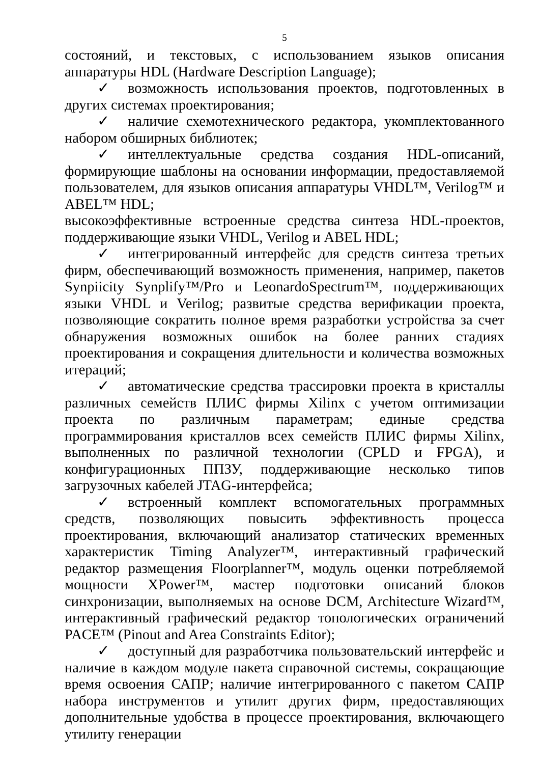5
состояний, и текстовых, с использованием языков описания аппаратуры HDL (Hardware Description Language);
✓ возможность использования проектов, подготовленных в других системах проектирования;
✓ наличие схемотехнического редактора, укомплектованного набором обширных библиотек;
✓ интеллектуальные средства создания HDL-описаний, формирующие шаблоны на основании информации, предоставляемой пользователем, для языков описания аппаратуры VHDL™, Verilog™ и ABEL™ HDL;
высокоэффективные встроенные средства синтеза HDL-проектов, поддерживающие языки VHDL, Verilog и ABEL HDL;
✓ интегрированный интерфейс для средств синтеза третьих фирм, обеспечивающий возможность применения, например, пакетов Synpiicity Synplify™/Pro и LeonardoSpectrum™, поддерживающих языки VHDL и Verilog; развитые средства верификации проекта, позволяющие сократить полное время разработки устройства за счет обнаружения возможных ошибок на более ранних стадиях проектирования и сокращения длительности и количества возможных итераций;
✓ автоматические средства трассировки проекта в кристаллы различных семейств ПЛИС фирмы Xilinx с учетом оптимизации проекта по различным параметрам; единые средства программирования кристаллов всех семейств ПЛИС фирмы Xilinx, выполненных по различной технологии (CPLD и FPGA), и конфигурационных ППЗУ, поддерживающие несколько типов загрузочных кабелей JTAG-интерфейса;
✓ встроенный комплект вспомогательных программных средств, позволяющих повысить эффективность процесса проектирования, включающий анализатор статических временных характеристик Timing Analyzer™, интерактивный графический редактор размещения Floorplanner™, модуль оценки потребляемой мощности XPower™, мастер подготовки описаний блоков синхронизации, выполняемых на основе DCM, Architecture Wizard™, интерактивный графический редактор топологических ограничений PACE™ (Pinout and Area Constraints Editor);
✓ доступный для разработчика пользовательский интерфейс и наличие в каждом модуле пакета справочной системы, сокращающие время освоения САПР; наличие интегрированного с пакетом САПР набора инструментов и утилит других фирм, предоставляющих дополнительные удобства в процессе проектирования, включающего утилиту генерации